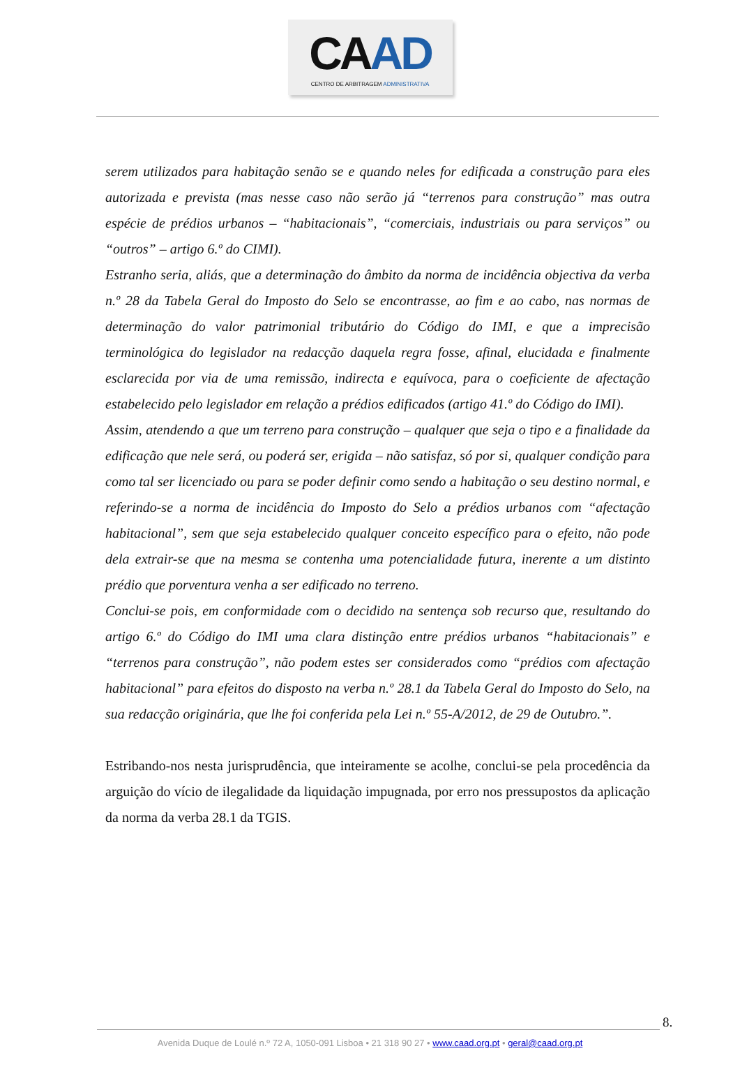CAAD
CENTRO DE ARBITRAGEM ADMINISTRATIVA
serem utilizados para habitação senão se e quando neles for edificada a construção para eles autorizada e prevista (mas nesse caso não serão já “terrenos para construção” mas outra espécie de prédios urbanos – “habitacionais”, “comerciais, industriais ou para serviços” ou “outros” – artigo 6.º do CIMI).
Estranho seria, aliás, que a determinação do âmbito da norma de incidência objectiva da verba n.º 28 da Tabela Geral do Imposto do Selo se encontrasse, ao fim e ao cabo, nas normas de determinação do valor patrimonial tributário do Código do IMI, e que a imprecisão terminológica do legislador na redacção daquela regra fosse, afinal, elucidada e finalmente esclarecida por via de uma remissão, indirecta e equívoca, para o coeficiente de afectação estabelecido pelo legislador em relação a prédios edificados (artigo 41.º do Código do IMI).
Assim, atendendo a que um terreno para construção – qualquer que seja o tipo e a finalidade da edificação que nele será, ou poderá ser, erigida – não satisfaz, só por si, qualquer condição para como tal ser licenciado ou para se poder definir como sendo a habitação o seu destino normal, e referindo-se a norma de incidência do Imposto do Selo a prédios urbanos com “afectação habitacional”, sem que seja estabelecido qualquer conceito específico para o efeito, não pode dela extrair-se que na mesma se contenha uma potencialidade futura, inerente a um distinto prédio que porventura venha a ser edificado no terreno.
Conclui-se pois, em conformidade com o decidido na sentença sob recurso que, resultando do artigo 6.º do Código do IMI uma clara distinção entre prédios urbanos “habitacionais” e “terrenos para construção”, não podem estes ser considerados como “prédios com afectação habitacional” para efeitos do disposto na verba n.º 28.1 da Tabela Geral do Imposto do Selo, na sua redacção originária, que lhe foi conferida pela Lei n.º 55-A/2012, de 29 de Outubro.”.
Estribando-nos nesta jurisprudência, que inteiramente se acolhe, conclui-se pela procedência da arguição do vício de ilegalidade da liquidação impugnada, por erro nos pressupostos da aplicação da norma da verba 28.1 da TGIS.
8.
Avenida Duque de Loulé n.º 72 A, 1050-091 Lisboa • 21 318 90 27 • www.caad.org.pt • geral@caad.org.pt